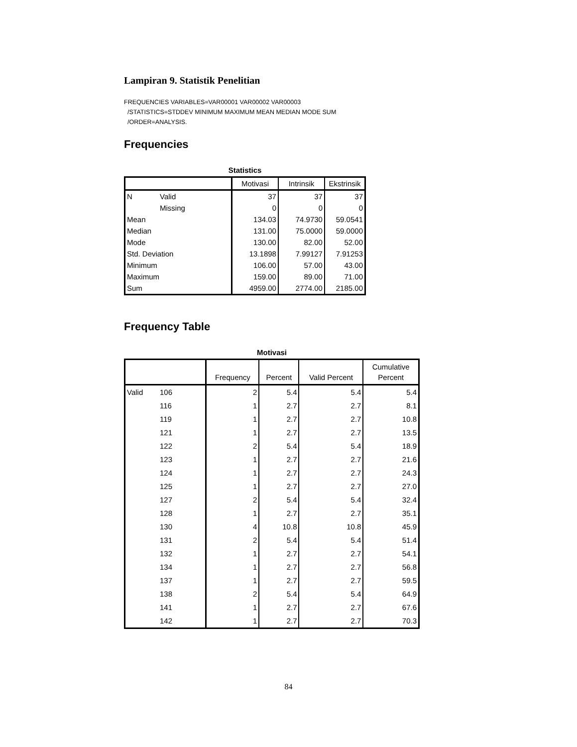Lampiran 9. Statistik Penelitian
FREQUENCIES VARIABLES=VAR00001 VAR00002 VAR00003
/STATISTICS=STDDEV MINIMUM MAXIMUM MEAN MEDIAN MODE SUM
/ORDER=ANALYSIS.
Frequencies
Statistics
| | | Motivasi | Intrinsik | Ekstrinsik |
| --- | --- | --- | --- | --- |
| N | Valid | 37 | 37 | 37 |
| | Missing | 0 | 0 | 0 |
| Mean | | 134.03 | 74.9730 | 59.0541 |
| Median | | 131.00 | 75.0000 | 59.0000 |
| Mode | | 130.00 | 82.00 | 52.00 |
| Std. Deviation | | 13.1898 | 7.99127 | 7.91253 |
| Minimum | | 106.00 | 57.00 | 43.00 |
| Maximum | | 159.00 | 89.00 | 71.00 |
| Sum | | 4959.00 | 2774.00 | 2185.00 |
Frequency Table
Motivasi
| | | Frequency | Percent | Valid Percent | Cumulative Percent |
| --- | --- | --- | --- | --- | --- |
| Valid | 106 | 2 | 5.4 | 5.4 | 5.4 |
| | 116 | 1 | 2.7 | 2.7 | 8.1 |
| | 119 | 1 | 2.7 | 2.7 | 10.8 |
| | 121 | 1 | 2.7 | 2.7 | 13.5 |
| | 122 | 2 | 5.4 | 5.4 | 18.9 |
| | 123 | 1 | 2.7 | 2.7 | 21.6 |
| | 124 | 1 | 2.7 | 2.7 | 24.3 |
| | 125 | 1 | 2.7 | 2.7 | 27.0 |
| | 127 | 2 | 5.4 | 5.4 | 32.4 |
| | 128 | 1 | 2.7 | 2.7 | 35.1 |
| | 130 | 4 | 10.8 | 10.8 | 45.9 |
| | 131 | 2 | 5.4 | 5.4 | 51.4 |
| | 132 | 1 | 2.7 | 2.7 | 54.1 |
| | 134 | 1 | 2.7 | 2.7 | 56.8 |
| | 137 | 1 | 2.7 | 2.7 | 59.5 |
| | 138 | 2 | 5.4 | 5.4 | 64.9 |
| | 141 | 1 | 2.7 | 2.7 | 67.6 |
| | 142 | 1 | 2.7 | 2.7 | 70.3 |
84